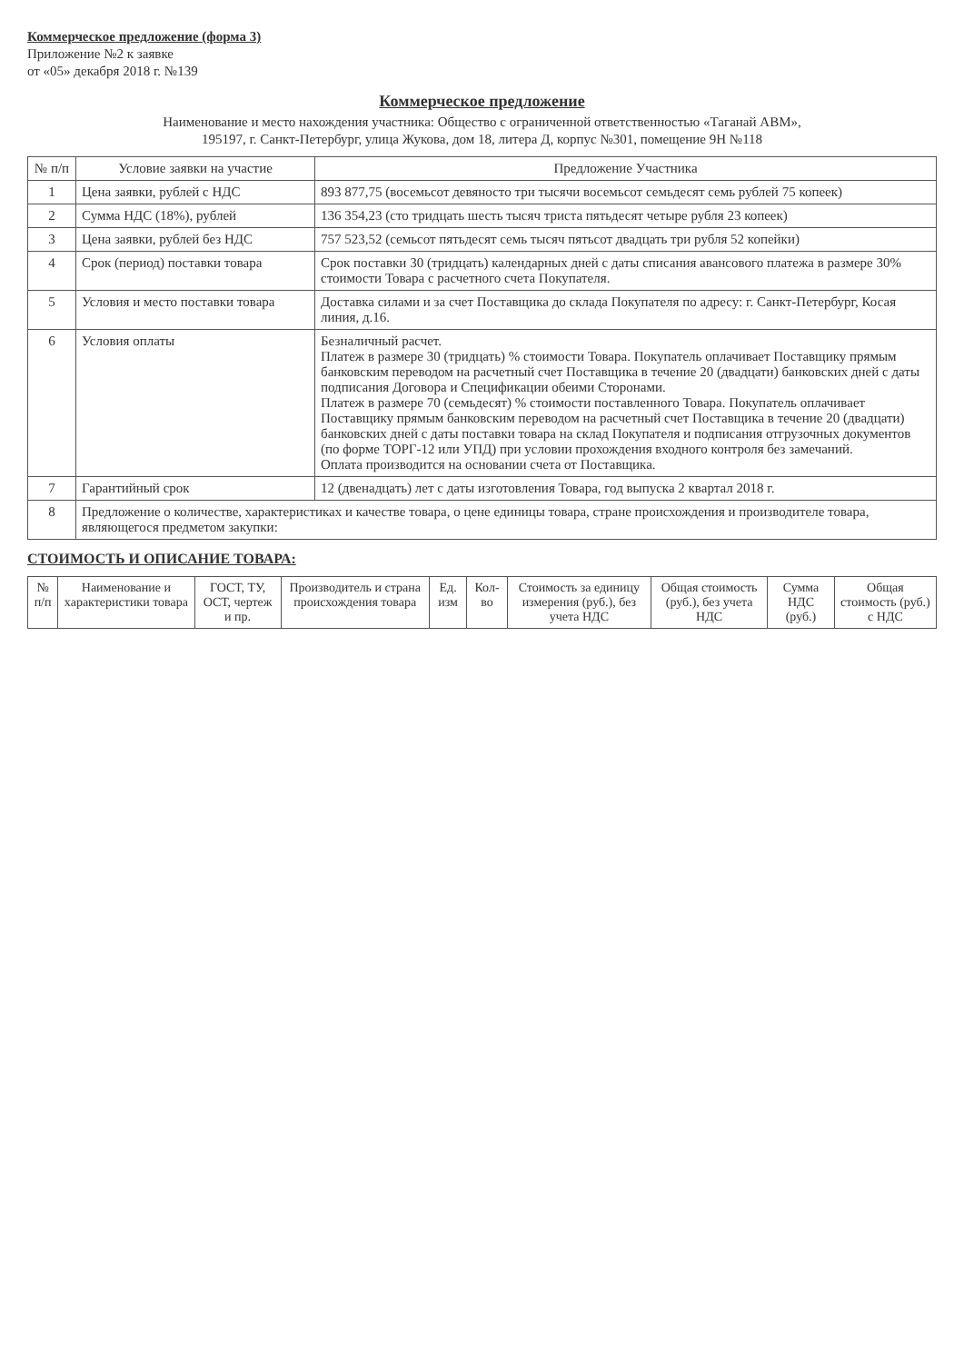Коммерческое предложение (форма 3)
Приложение №2 к заявке
от «05» декабря 2018 г. №139
Коммерческое предложение
Наименование и место нахождения участника: Общество с ограниченной ответственностью «Таганай АВМ»,
195197, г. Санкт-Петербург, улица Жукова, дом 18, литера Д, корпус №301, помещение 9Н №118
| № п/п | Условие заявки на участие | Предложение Участника |
| --- | --- | --- |
| 1 | Цена заявки, рублей с НДС | 893 877,75 (восемьсот девяносто три тысячи восемьсот семьдесят семь рублей 75 копеек) |
| 2 | Сумма НДС (18%), рублей | 136 354,23 (сто тридцать шесть тысяч триста пятьдесят четыре рубля 23 копеек) |
| 3 | Цена заявки, рублей без НДС | 757 523,52 (семьсот пятьдесят семь тысяч пятьсот двадцать три рубля 52 копейки) |
| 4 | Срок (период) поставки товара | Срок поставки 30 (тридцать) календарных дней с даты списания авансового платежа в размере 30% стоимости Товара с расчетного счета Покупателя. |
| 5 | Условия и место поставки товара | Доставка силами и за счет Поставщика до склада Покупателя по адресу: г. Санкт-Петербург, Косая линия, д.16. |
| 6 | Условия оплаты | Безналичный расчет. Платеж в размере 30 (тридцать) % стоимости Товара. Покупатель оплачивает Поставщику прямым банковским переводом на расчетный счет Поставщика в течение 20 (двадцати) банковских дней с даты подписания Договора и Спецификации обеими Сторонами. Платеж в размере 70 (семьдесят) % стоимости поставленного Товара. Покупатель оплачивает Поставщику прямым банковским переводом на расчетный счет Поставщика в течение 20 (двадцати) банковских дней с даты поставки товара на склад Покупателя и подписания отгрузочных документов (по форме ТОРГ-12 или УПД) при условии прохождения входного контроля без замечаний. Оплата производится на основании счета от Поставщика. |
| 7 | Гарантийный срок | 12 (двенадцать) лет с даты изготовления Товара, год выпуска 2 квартал 2018 г. |
| 8 | Предложение о количестве, характеристиках и качестве товара, о цене единицы товара, стране происхождения и производителе товара, являющегося предметом закупки: | |
СТОИМОСТЬ И ОПИСАНИЕ ТОВАРА:
| № п/п | Наименование и характеристики товара | ГОСТ, ТУ, ОСТ, чертеж и пр. | Производитель и страна происхождения товара | Ед. изм | Кол-во | Стоимость за единицу измерения (руб.), без учета НДС | Общая стоимость (руб.), без учета НДС | Сумма НДС (руб.) | Общая стоимость (руб.) с НДС |
| --- | --- | --- | --- | --- | --- | --- | --- | --- | --- |